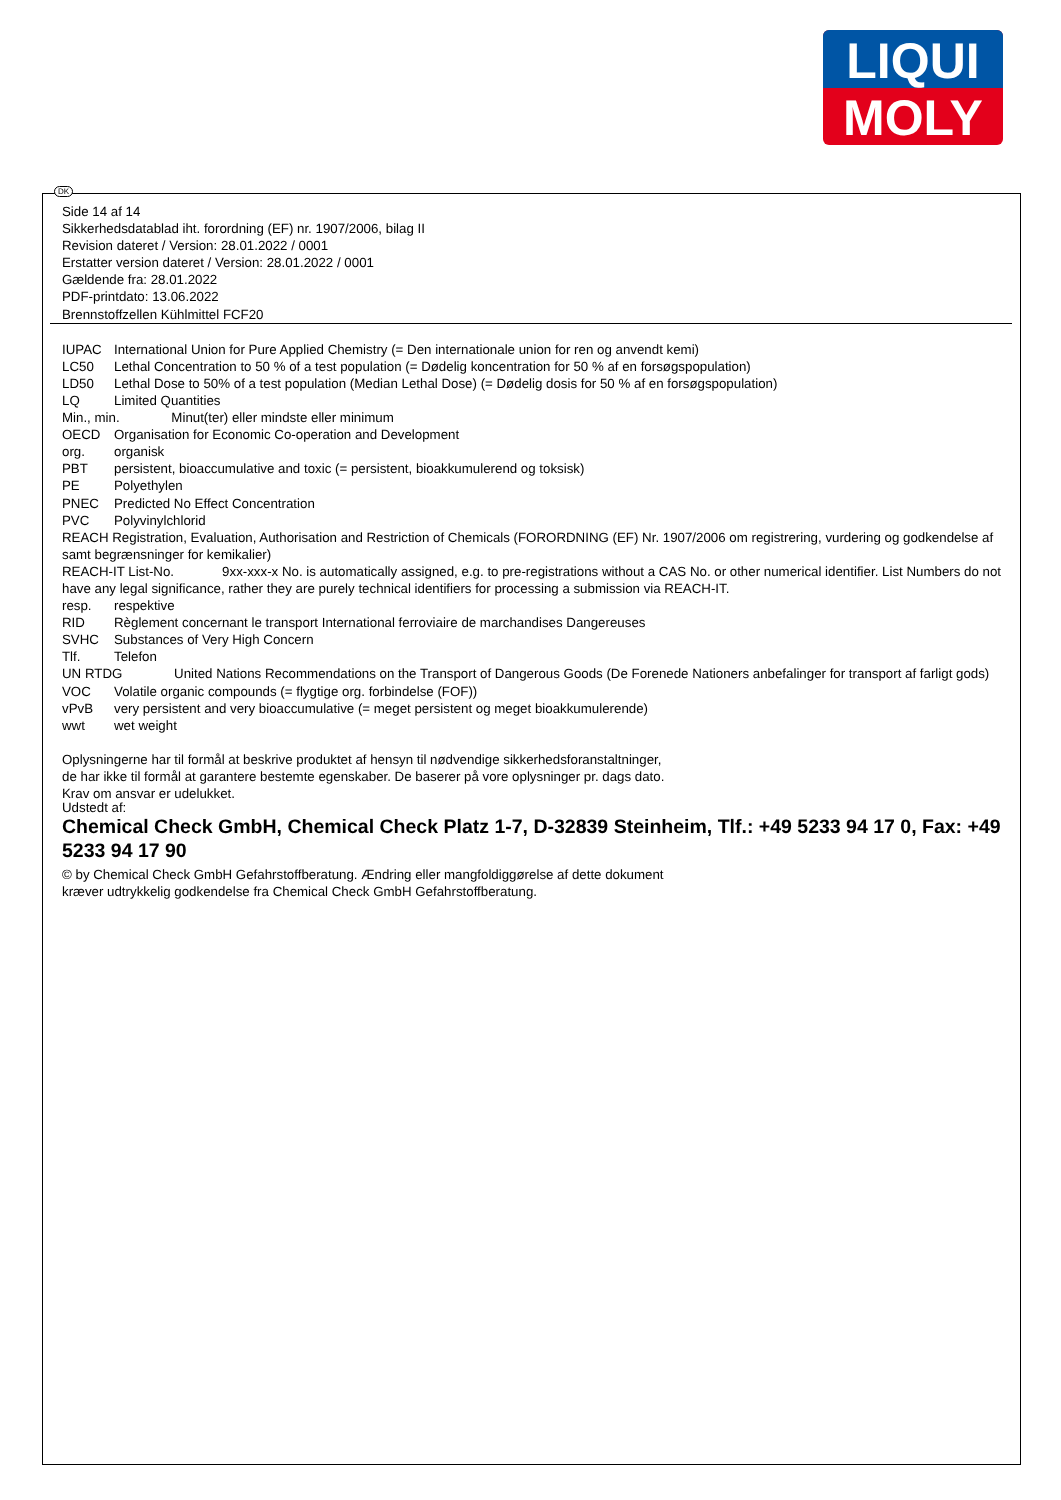LIQUI
MOLY
DK
Side 14 af 14
Sikkerhedsdatablad iht. forordning (EF) nr. 1907/2006, bilag II
Revision dateret / Version: 28.01.2022 / 0001
Erstatter version dateret / Version: 28.01.2022 / 0001
Gældende fra: 28.01.2022
PDF-printdato: 13.06.2022
Brennstoffzellen Kühlmittel FCF20
IUPAC International Union for Pure Applied Chemistry (= Den internationale union for ren og anvendt kemi)
LC50 Lethal Concentration to 50 % of a test population (= Dødelig koncentration for 50 % af en forsøgspopulation)
LD50 Lethal Dose to 50% of a test population (Median Lethal Dose) (= Dødelig dosis for 50 % af en forsøgspopulation)
LQ Limited Quantities
Min., min. Minut(ter) eller mindste eller minimum
OECD Organisation for Economic Co-operation and Development
org. organisk
PBT persistent, bioaccumulative and toxic (= persistent, bioakkumulerend og toksisk)
PE Polyethylen
PNEC Predicted No Effect Concentration
PVC Polyvinylchlorid
REACH Registration, Evaluation, Authorisation and Restriction of Chemicals (FORORDNING (EF) Nr. 1907/2006 om registrering, vurdering og godkendelse af samt begrænsninger for kemikalier)
REACH-IT List-No. 9xx-xxx-x No. is automatically assigned, e.g. to pre-registrations without a CAS No. or other numerical identifier. List Numbers do not have any legal significance, rather they are purely technical identifiers for processing a submission via REACH-IT.
resp. respektive
RID Règlement concernant le transport International ferroviaire de marchandises Dangereuses
SVHC Substances of Very High Concern
Tlf. Telefon
UN RTDG United Nations Recommendations on the Transport of Dangerous Goods (De Forenede Nationers anbefalinger for transport af farligt gods)
VOC Volatile organic compounds (= flygtige org. forbindelse (FOF))
vPvB very persistent and very bioaccumulative (= meget persistent og meget bioakkumulerende)
wwt wet weight
Oplysningerne har til formål at beskrive produktet af hensyn til nødvendige sikkerhedsforanstaltninger,
de har ikke til formål at garantere bestemte egenskaber. De baserer på vore oplysninger pr. dags dato.
Krav om ansvar er udelukket.
Udstedt af:
Chemical Check GmbH, Chemical Check Platz 1-7, D-32839 Steinheim, Tlf.: +49 5233 94 17 0, Fax: +49 5233 94 17 90
© by Chemical Check GmbH Gefahrstoffberatung. Ændring eller mangfoldiggørelse af dette dokument
kræver udtrykkelig godkendelse fra Chemical Check GmbH Gefahrstoffberatung.